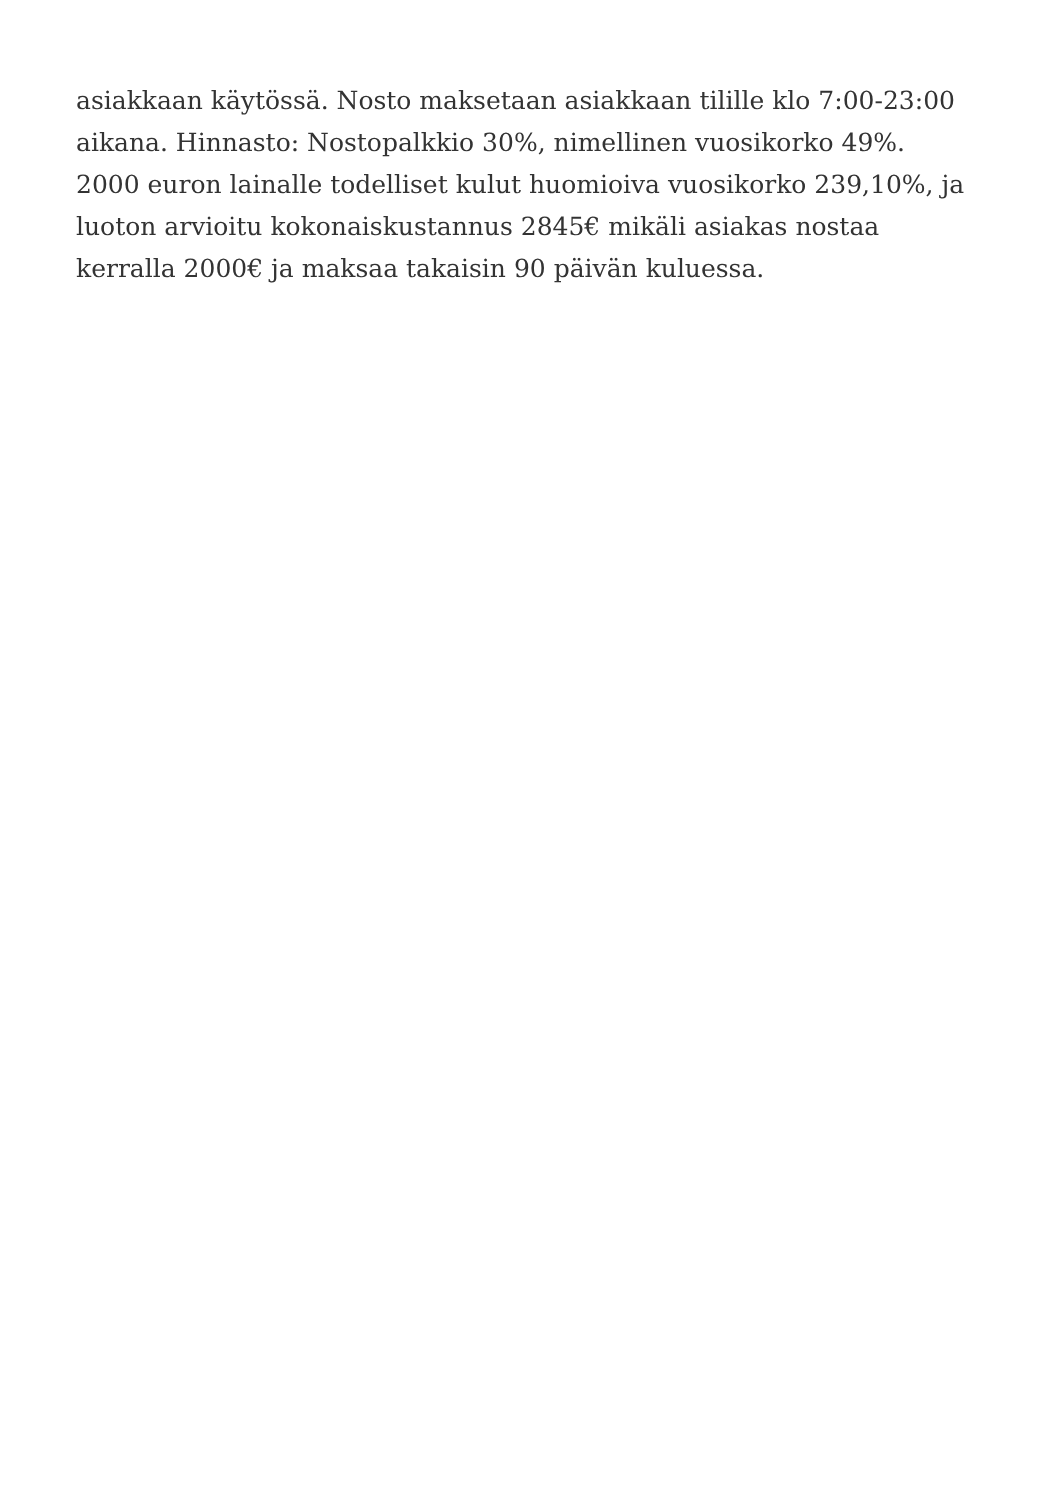asiakkaan käytössä. Nosto maksetaan asiakkaan tilille klo 7:00-23:00
aikana. Hinnasto: Nostopalkkio 30%, nimellinen vuosikorko 49%.
2000 euron lainalle todelliset kulut huomioiva vuosikorko 239,10%, ja
luoton arvioitu kokonaiskustannus 2845€ mikäli asiakas nostaa
kerralla 2000€ ja maksaa takaisin 90 päivän kuluessa.